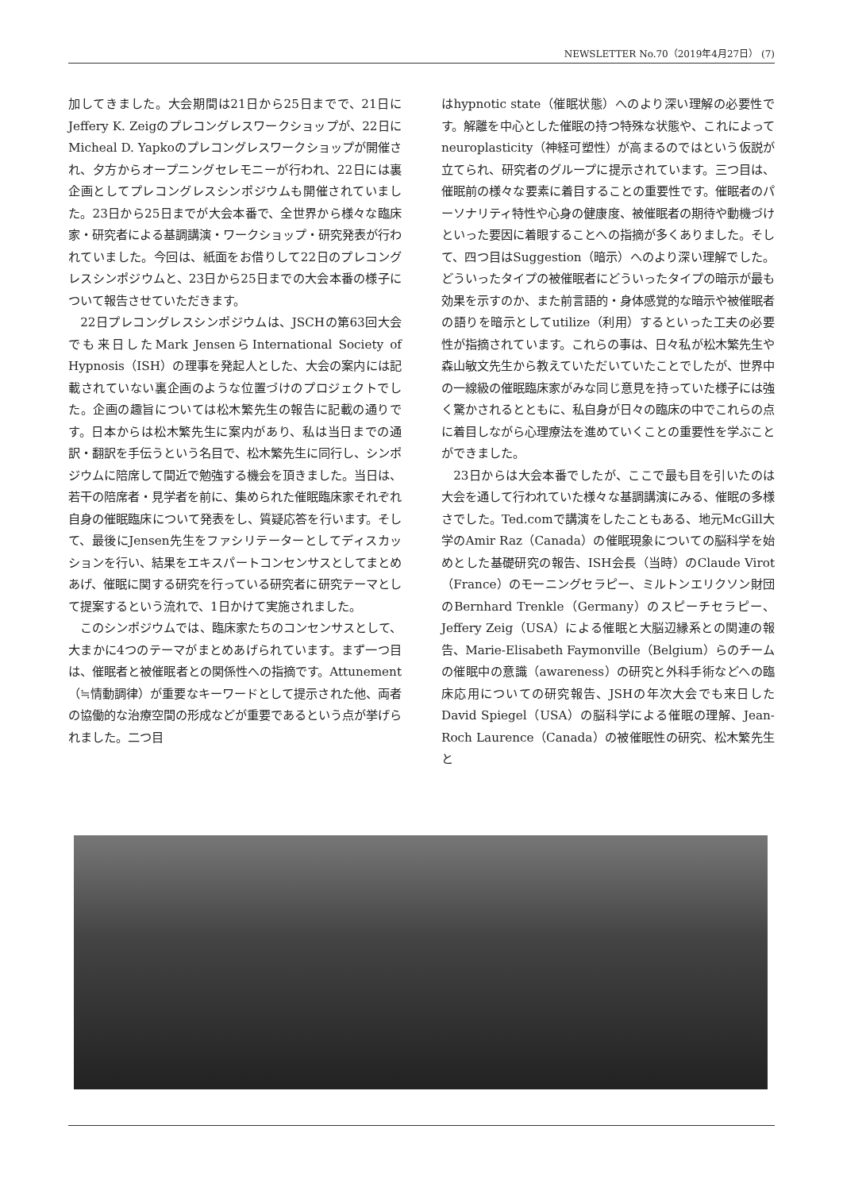NEWSLETTER No.70（2019年4月27日） (7)
加してきました。大会期間は21日から25日までで、21日にJeffery K. Zeigのプレコングレスワークショップが、22日にMicheal D. Yapkoのプレコングレスワークショップが開催され、夕方からオープニングセレモニーが行われ、22日には裏企画としてプレコングレスシンポジウムも開催されていました。23日から25日までが大会本番で、全世界から様々な臨床家・研究者による基調講演・ワークショップ・研究発表が行われていました。今回は、紙面をお借りして22日のプレコングレスシンポジウムと、23日から25日までの大会本番の様子について報告させていただきます。
22日プレコングレスシンポジウムは、JSCHの第63回大会でも来日したMark JensenらInternational Society of Hypnosis（ISH）の理事を発起人とした、大会の案内には記載されていない裏企画のような位置づけのプロジェクトでした。企画の趣旨については松木繁先生の報告に記載の通りです。日本からは松木繁先生に案内があり、私は当日までの通訳・翻訳を手伝うという名目で、松木繁先生に同行し、シンポジウムに陪席して間近で勉強する機会を頂きました。当日は、若干の陪席者・見学者を前に、集められた催眠臨床家それぞれ自身の催眠臨床について発表をし、質疑応答を行います。そして、最後にJensen先生をファシリテーターとしてディスカッションを行い、結果をエキスパートコンセンサスとしてまとめあげ、催眠に関する研究を行っている研究者に研究テーマとして提案するという流れで、1日かけて実施されました。
このシンポジウムでは、臨床家たちのコンセンサスとして、大まかに4つのテーマがまとめあげられています。まず一つ目は、催眠者と被催眠者との関係性への指摘です。Attunement（≒情動調律）が重要なキーワードとして提示された他、両者の協働的な治療空間の形成などが重要であるという点が挙げられました。二つ目
はhypnotic state（催眠状態）へのより深い理解の必要性です。解離を中心とした催眠の持つ特殊な状態や、これによってneuroplasticity（神経可塑性）が高まるのではという仮説が立てられ、研究者のグループに提示されています。三つ目は、催眠前の様々な要素に着目することの重要性です。催眠者のパーソナリティ特性や心身の健康度、被催眠者の期待や動機づけといった要因に着眼することへの指摘が多くありました。そして、四つ目はSuggestion（暗示）へのより深い理解でした。どういったタイプの被催眠者にどういったタイプの暗示が最も効果を示すのか、また前言語的・身体感覚的な暗示や被催眠者の語りを暗示としてutilize（利用）するといった工夫の必要性が指摘されています。これらの事は、日々私が松木繁先生や森山敏文先生から教えていただいていたことでしたが、世界中の一線級の催眠臨床家がみな同じ意見を持っていた様子には強く驚かされるとともに、私自身が日々の臨床の中でこれらの点に着目しながら心理療法を進めていくことの重要性を学ぶことができました。
23日からは大会本番でしたが、ここで最も目を引いたのは大会を通して行われていた様々な基調講演にみる、催眠の多様さでした。Ted.comで講演をしたこともある、地元McGill大学のAmir Raz（Canada）の催眠現象についての脳科学を始めとした基礎研究の報告、ISH会長（当時）のClaude Virot（France）のモーニングセラピー、ミルトンエリクソン財団のBernhard Trenkle（Germany）のスピーチセラピー、Jeffery Zeig（USA）による催眠と大脳辺縁系との関連の報告、Marie-Elisabeth Faymonville（Belgium）らのチームの催眠中の意識（awareness）の研究と外科手術などへの臨床応用についての研究報告、JSHの年次大会でも来日したDavid Spiegel（USA）の脳科学による催眠の理解、Jean-Roch Laurence（Canada）の被催眠性の研究、松木繁先生と